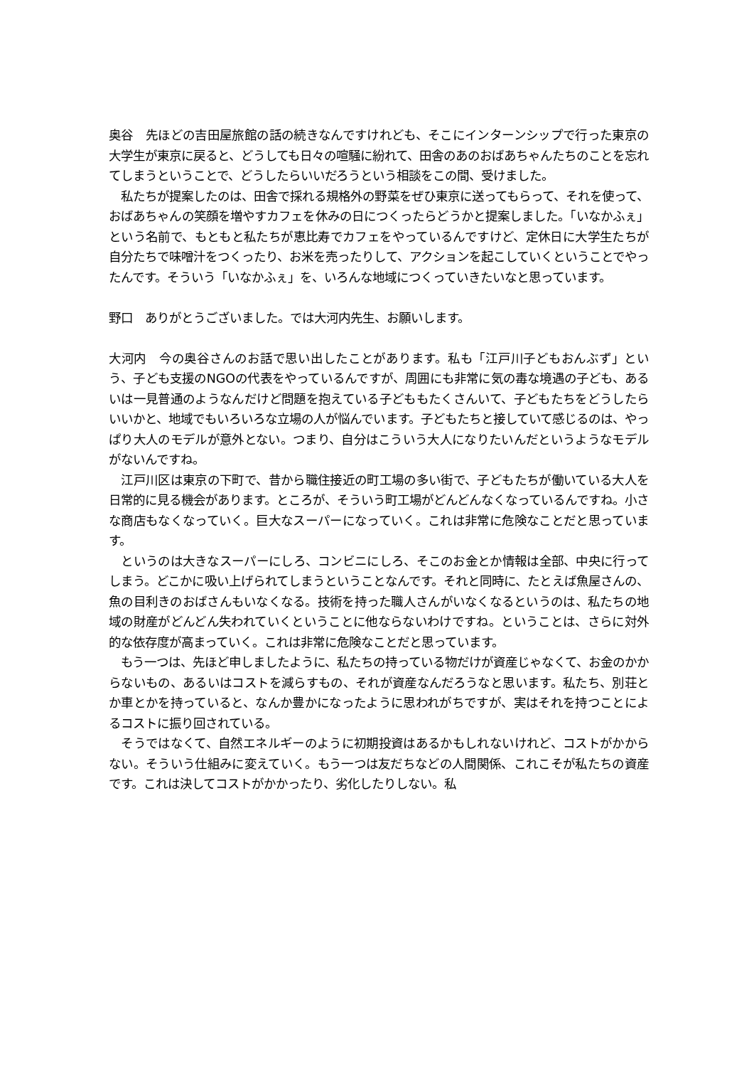奥谷　先ほどの吉田屋旅館の話の続きなんですけれども、そこにインターンシップで行った東京の大学生が東京に戻ると、どうしても日々の喧騒に紛れて、田舎のあのおばあちゃんたちのことを忘れてしまうということで、どうしたらいいだろうという相談をこの間、受けました。
　私たちが提案したのは、田舎で採れる規格外の野菜をぜひ東京に送ってもらって、それを使って、おばあちゃんの笑顔を増やすカフェを休みの日につくったらどうかと提案しました。「いなかふぇ」という名前で、もともと私たちが恵比寿でカフェをやっているんですけど、定休日に大学生たちが自分たちで味噌汁をつくったり、お米を売ったりして、アクションを起こしていくということでやったんです。そういう「いなかふぇ」を、いろんな地域につくっていきたいなと思っています。
野口　ありがとうございました。では大河内先生、お願いします。
大河内　今の奥谷さんのお話で思い出したことがあります。私も「江戸川子どもおんぶず」という、子ども支援のNGOの代表をやっているんですが、周囲にも非常に気の毒な境遇の子ども、あるいは一見普通のようなんだけど問題を抱えている子どももたくさんいて、子どもたちをどうしたらいいかと、地域でもいろいろな立場の人が悩んでいます。子どもたちと接していて感じるのは、やっぱり大人のモデルが意外とない。つまり、自分はこういう大人になりたいんだというようなモデルがないんですね。
　江戸川区は東京の下町で、昔から職住接近の町工場の多い街で、子どもたちが働いている大人を日常的に見る機会があります。ところが、そういう町工場がどんどんなくなっているんですね。小さな商店もなくなっていく。巨大なスーパーになっていく。これは非常に危険なことだと思っています。
　というのは大きなスーパーにしろ、コンビニにしろ、そこのお金とか情報は全部、中央に行ってしまう。どこかに吸い上げられてしまうということなんです。それと同時に、たとえば魚屋さんの、魚の目利きのおばさんもいなくなる。技術を持った職人さんがいなくなるというのは、私たちの地域の財産がどんどん失われていくということに他ならないわけですね。ということは、さらに対外的な依存度が高まっていく。これは非常に危険なことだと思っています。
　もう一つは、先ほど申しましたように、私たちの持っている物だけが資産じゃなくて、お金のかからないもの、あるいはコストを減らすもの、それが資産なんだろうなと思います。私たち、別荘とか車とかを持っていると、なんか豊かになったように思われがちですが、実はそれを持つことによるコストに振り回されている。
　そうではなくて、自然エネルギーのように初期投資はあるかもしれないけれど、コストがかからない。そういう仕組みに変えていく。もう一つは友だちなどの人間関係、これこそが私たちの資産です。これは決してコストがかかったり、劣化したりしない。私